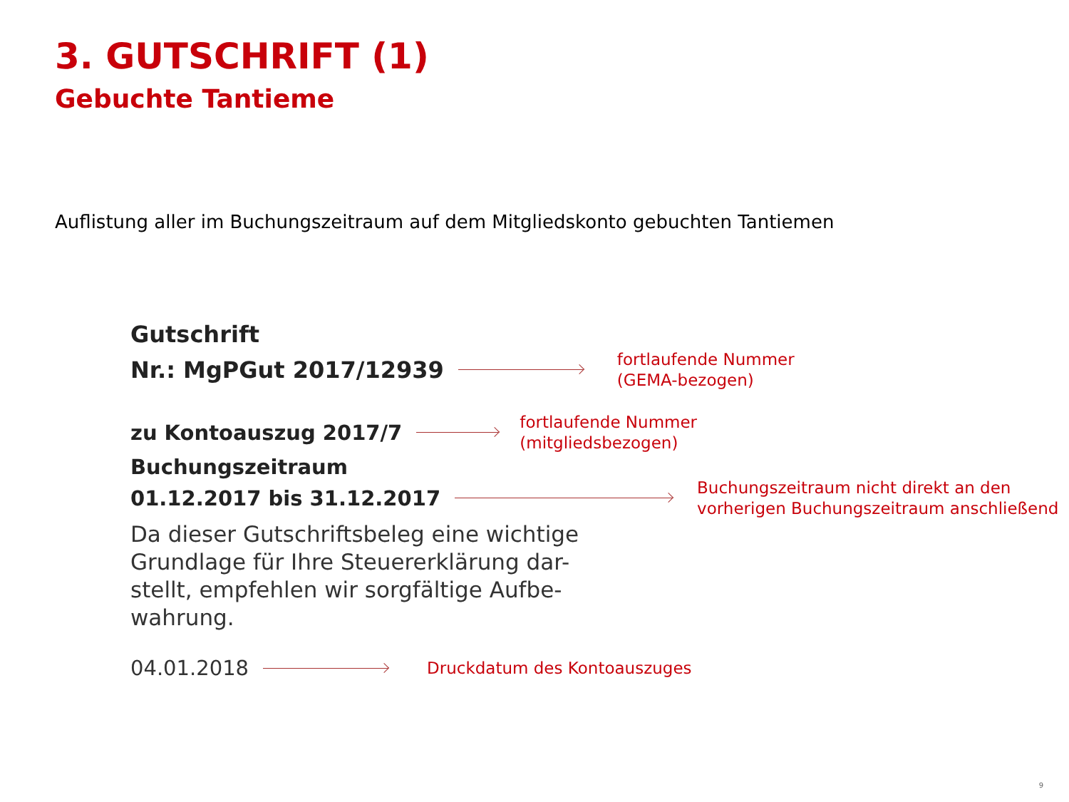3. GUTSCHRIFT (1)
Gebuchte Tantieme
Auflistung aller im Buchungszeitraum auf dem Mitgliedskonto gebuchten Tantiemen
Gutschrift
Nr.: MgPGut 2017/12939 fortlaufende Nummer
(GEMA-bezogen)
zu Kontoausz‌ug 2017/7 fortlaufende Nummer
(mitgliedsbezogen)
Buchungszeitraum
01.12.2017 bis 31.12.2017 Buchungszeitraum nicht direkt an den
vorherigen Buchungszeitraum anschließend
Da dieser Gutschriftsbeleg eine wichtige
Grundlage für Ihre Steuererklärung dar-
stellt, empfehlen wir sorgfältige Aufbe-
wahrung.
04.01.2018 Druckdatum des Kontoauszuges
9